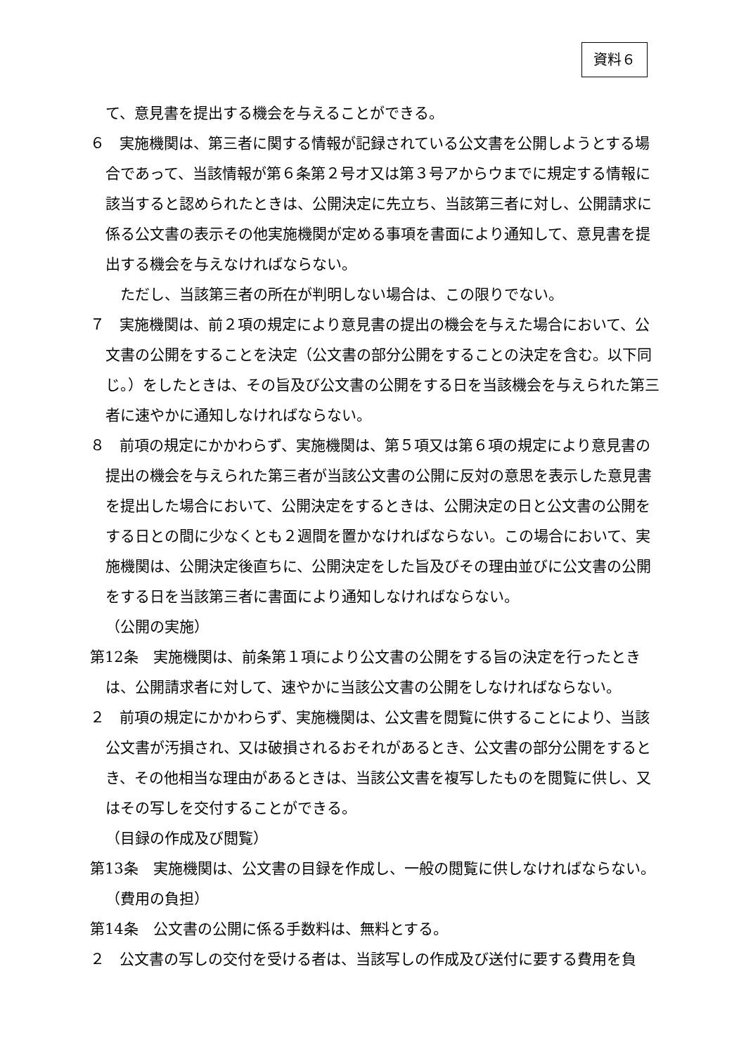資料６
て、意見書を提出する機会を与えることができる。
６　実施機関は、第三者に関する情報が記録されている公文書を公開しようとする場合であって、当該情報が第６条第２号オ又は第３号アからウまでに規定する情報に該当すると認められたときは、公開決定に先立ち、当該第三者に対し、公開請求に係る公文書の表示その他実施機関が定める事項を書面により通知して、意見書を提出する機会を与えなければならない。
　ただし、当該第三者の所在が判明しない場合は、この限りでない。
７　実施機関は、前２項の規定により意見書の提出の機会を与えた場合において、公文書の公開をすることを決定（公文書の部分公開をすることの決定を含む。以下同じ。）をしたときは、その旨及び公文書の公開をする日を当該機会を与えられた第三者に速やかに通知しなければならない。
８　前項の規定にかかわらず、実施機関は、第５項又は第６項の規定により意見書の提出の機会を与えられた第三者が当該公文書の公開に反対の意思を表示した意見書を提出した場合において、公開決定をするときは、公開決定の日と公文書の公開をする日との間に少なくとも２週間を置かなければならない。この場合において、実施機関は、公開決定後直ちに、公開決定をした旨及びその理由並びに公文書の公開をする日を当該第三者に書面により通知しなければならない。
（公開の実施）
第12条　実施機関は、前条第１項により公文書の公開をする旨の決定を行ったときは、公開請求者に対して、速やかに当該公文書の公開をしなければならない。
２　前項の規定にかかわらず、実施機関は、公文書を閲覧に供することにより、当該公文書が汚損され、又は破損されるおそれがあるとき、公文書の部分公開をするとき、その他相当な理由があるときは、当該公文書を複写したものを閲覧に供し、又はその写しを交付することができる。
（目録の作成及び閲覧）
第13条　実施機関は、公文書の目録を作成し、一般の閲覧に供しなければならない。
（費用の負担）
第14条　公文書の公開に係る手数料は、無料とする。
２　公文書の写しの交付を受ける者は、当該写しの作成及び送付に要する費用を負